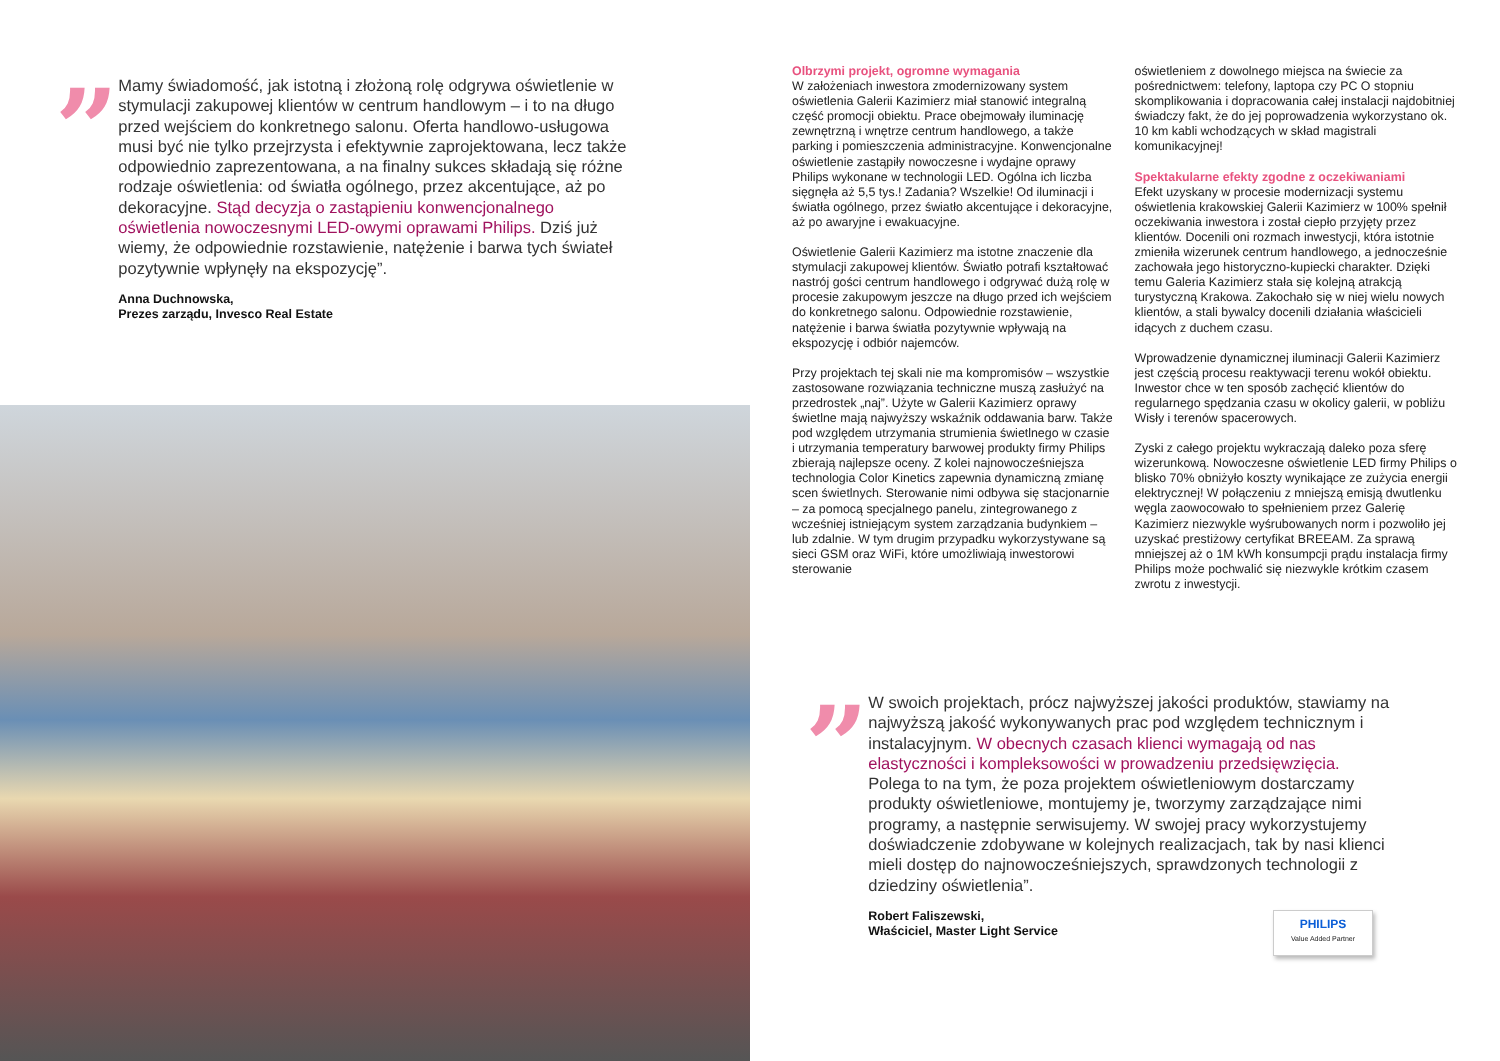”
Mamy świadomość, jak istotną i złożoną rolę odgrywa oświetlenie w stymulacji zakupowej klientów w centrum handlowym – i to na długo przed wejściem do konkretnego salonu. Oferta handlowo-usługowa musi być nie tylko przejrzysta i efektywnie zaprojektowana, lecz także odpowiednio zaprezentowana, a na finalny sukces składają się różne rodzaje oświetlenia: od światła ogólnego, przez akcentujące, aż po dekoracyjne. Stąd decyzja o zastąpieniu konwencjonalnego oświetlenia nowoczesnymi LED-owymi oprawami Philips. Dziś już wiemy, że odpowiednie rozstawienie, natężenie i barwa tych świateł pozytywnie wpłynęły na ekspozycję”.
Anna Duchnowska,
Prezes zarządu, Invesco Real Estate
Olbrzymi projekt, ogromne wymagania
W założeniach inwestora zmodernizowany system oświetlenia Galerii Kazimierz miał stanowić integralną część promocji obiektu. Prace obejmowały iluminację zewnętrzną i wnętrze centrum handlowego, a także parking i pomieszczenia administracyjne. Konwencjonalne oświetlenie zastąpiły nowoczesne i wydajne oprawy Philips wykonane w technologii LED. Ogólna ich liczba sięgnęła aż 5,5 tys.! Zadania? Wszelkie! Od iluminacji i światła ogólnego, przez światło akcentujące i dekoracyjne, aż po awaryjne i ewakuacyjne.
Oświetlenie Galerii Kazimierz ma istotne znaczenie dla stymulacji zakupowej klientów. Światło potrafi kształtować nastrój gości centrum handlowego i odgrywać dużą rolę w procesie zakupowym jeszcze na długo przed ich wejściem do konkretnego salonu. Odpowiednie rozstawienie, natężenie i barwa światła pozytywnie wpływają na ekspozycję i odbiór najemców.
Przy projektach tej skali nie ma kompromisów – wszystkie zastosowane rozwiązania techniczne muszą zasłużyć na przedrostek „naj”. Użyte w Galerii Kazimierz oprawy świetlne mają najwyższy wskaźnik oddawania barw. Także pod względem utrzymania strumienia świetlnego w czasie i utrzymania temperatury barwowej produkty firmy Philips zbierają najlepsze oceny. Z kolei najnowocześniejsza technologia Color Kinetics zapewnia dynamiczną zmianę scen świetlnych. Sterowanie nimi odbywa się stacjonarnie – za pomocą specjalnego panelu, zintegrowanego z wcześniej istniejącym system zarządzania budynkiem – lub zdalnie. W tym drugim przypadku wykorzystywane są sieci GSM oraz WiFi, które umożliwiają inwestorowi sterowanie
oświetleniem z dowolnego miejsca na świecie za pośrednictwem: telefony, laptopa czy PC O stopniu skomplikowania i dopracowania całej instalacji najdobitniej świadczy fakt, że do jej poprowadzenia wykorzystano ok. 10 km kabli wchodzących w skład magistrali komunikacyjnej!
Spektakularne efekty zgodne z oczekiwaniami
Efekt uzyskany w procesie modernizacji systemu oświetlenia krakowskiej Galerii Kazimierz w 100% spełnił oczekiwania inwestora i został ciepło przyjęty przez klientów. Docenili oni rozmach inwestycji, która istotnie zmieniła wizerunek centrum handlowego, a jednocześnie zachowała jego historyczno-kupiecki charakter. Dzięki temu Galeria Kazimierz stała się kolejną atrakcją turystyczną Krakowa. Zakochało się w niej wielu nowych klientów, a stali bywalcy docenili działania właścicieli idących z duchem czasu.
Wprowadzenie dynamicznej iluminacji Galerii Kazimierz jest częścią procesu reaktywacji terenu wokół obiektu. Inwestor chce w ten sposób zachęcić klientów do regularnego spędzania czasu w okolicy galerii, w pobliżu Wisły i terenów spacerowych.
Zyski z całego projektu wykraczają daleko poza sferę wizerunkową. Nowoczesne oświetlenie LED firmy Philips o blisko 70% obniżyło koszty wynikające ze zużycia energii elektrycznej! W połączeniu z mniejszą emisją dwutlenku węgla zaowocowało to spełnieniem przez Galerię Kazimierz niezwykle wyśrubowanych norm i pozwoliło jej uzyskać prestiżowy certyfikat BREEAM. Za sprawą mniejszej aż o 1M kWh konsumpcji prądu instalacja firmy Philips może pochwalić się niezwykle krótkim czasem zwrotu z inwestycji.
”
W swoich projektach, prócz najwyższej jakości produktów, stawiamy na najwyższą jakość wykonywanych prac pod względem technicznym i instalacyjnym. W obecnych czasach klienci wymagają od nas elastyczności i kompleksowości w prowadzeniu przedsięwzięcia. Polega to na tym, że poza projektem oświetleniowym dostarczamy produkty oświetleniowe, montujemy je, tworzymy zarządzające nimi programy, a następnie serwisujemy. W swojej pracy wykorzystujemy doświadczenie zdobywane w kolejnych realizacjach, tak by nasi klienci mieli dostęp do najnowocześniejszych, sprawdzonych technologii z dziedziny oświetlenia”.
Robert Faliszewski,
Właściciel, Master Light Service
PHILIPS
Value Added Partner